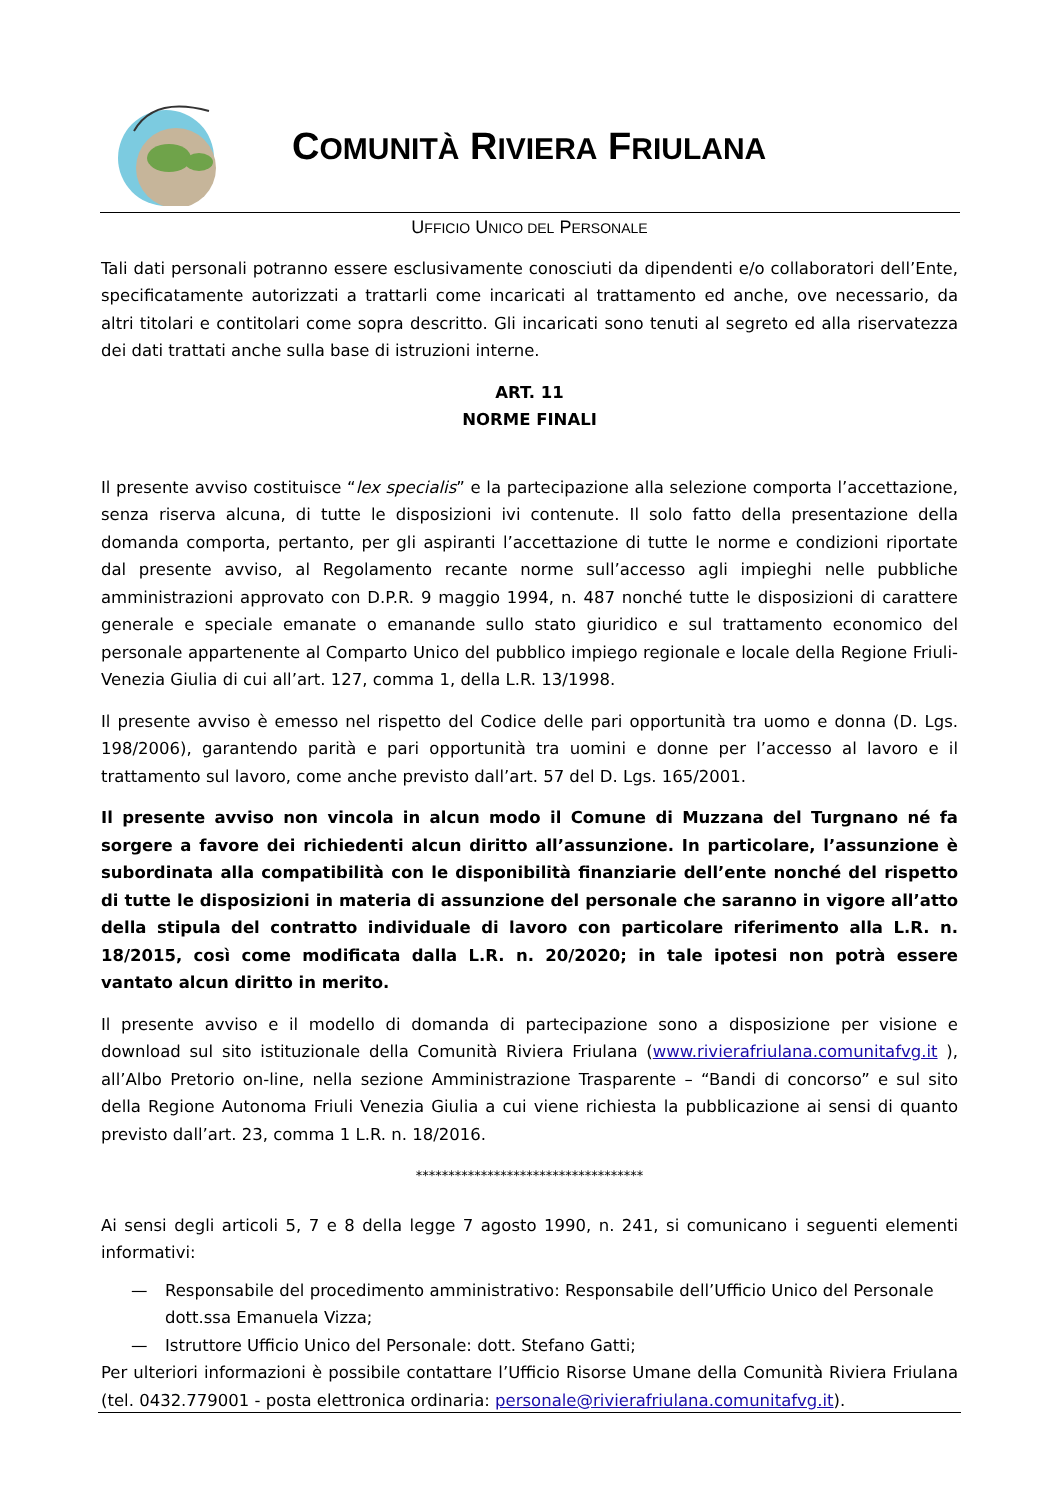COMUNITÀ RIVIERA FRIULANA
UFFICIO UNICO DEL PERSONALE
Tali dati personali potranno essere esclusivamente conosciuti da dipendenti e/o collaboratori dell’Ente, specificatamente autorizzati a trattarli come incaricati al trattamento ed anche, ove necessario, da altri titolari e contitolari come sopra descritto. Gli incaricati sono tenuti al segreto ed alla riservatezza dei dati trattati anche sulla base di istruzioni interne.
ART. 11
NORME FINALI
Il presente avviso costituisce “lex specialis” e la partecipazione alla selezione comporta l’accettazione, senza riserva alcuna, di tutte le disposizioni ivi contenute. Il solo fatto della presentazione della domanda comporta, pertanto, per gli aspiranti l’accettazione di tutte le norme e condizioni riportate dal presente avviso, al Regolamento recante norme sull’accesso agli impieghi nelle pubbliche amministrazioni approvato con D.P.R. 9 maggio 1994, n. 487 nonché tutte le disposizioni di carattere generale e speciale emanate o emanande sullo stato giuridico e sul trattamento economico del personale appartenente al Comparto Unico del pubblico impiego regionale e locale della Regione Friuli-Venezia Giulia di cui all’art. 127, comma 1, della L.R. 13/1998.
Il presente avviso è emesso nel rispetto del Codice delle pari opportunità tra uomo e donna (D. Lgs. 198/2006), garantendo parità e pari opportunità tra uomini e donne per l’accesso al lavoro e il trattamento sul lavoro, come anche previsto dall’art. 57 del D. Lgs. 165/2001.
Il presente avviso non vincola in alcun modo il Comune di Muzzana del Turgnano né fa sorgere a favore dei richiedenti alcun diritto all’assunzione. In particolare, l’assunzione è subordinata alla compatibilità con le disponibilità finanziarie dell’ente nonché del rispetto di tutte le disposizioni in materia di assunzione del personale che saranno in vigore all’atto della stipula del contratto individuale di lavoro con particolare riferimento alla L.R. n. 18/2015, così come modificata dalla L.R. n. 20/2020; in tale ipotesi non potrà essere vantato alcun diritto in merito.
Il presente avviso e il modello di domanda di partecipazione sono a disposizione per visione e download sul sito istituzionale della Comunità Riviera Friulana (www.rivierafriulana.comunitafvg.it ), all’Albo Pretorio on-line, nella sezione Amministrazione Trasparente – “Bandi di concorso” e sul sito della Regione Autonoma Friuli Venezia Giulia a cui viene richiesta la pubblicazione ai sensi di quanto previsto dall’art. 23, comma 1 L.R. n. 18/2016.
***********************************
Ai sensi degli articoli 5, 7 e 8 della legge 7 agosto 1990, n. 241, si comunicano i seguenti elementi informativi:
— Responsabile del procedimento amministrativo: Responsabile dell’Ufficio Unico del Personale dott.ssa Emanuela Vizza;
— Istruttore Ufficio Unico del Personale: dott. Stefano Gatti;
Per ulteriori informazioni è possibile contattare l’Ufficio Risorse Umane della Comunità Riviera Friulana (tel. 0432.779001 - posta elettronica ordinaria: personale@rivierafriulana.comunitafvg.it).